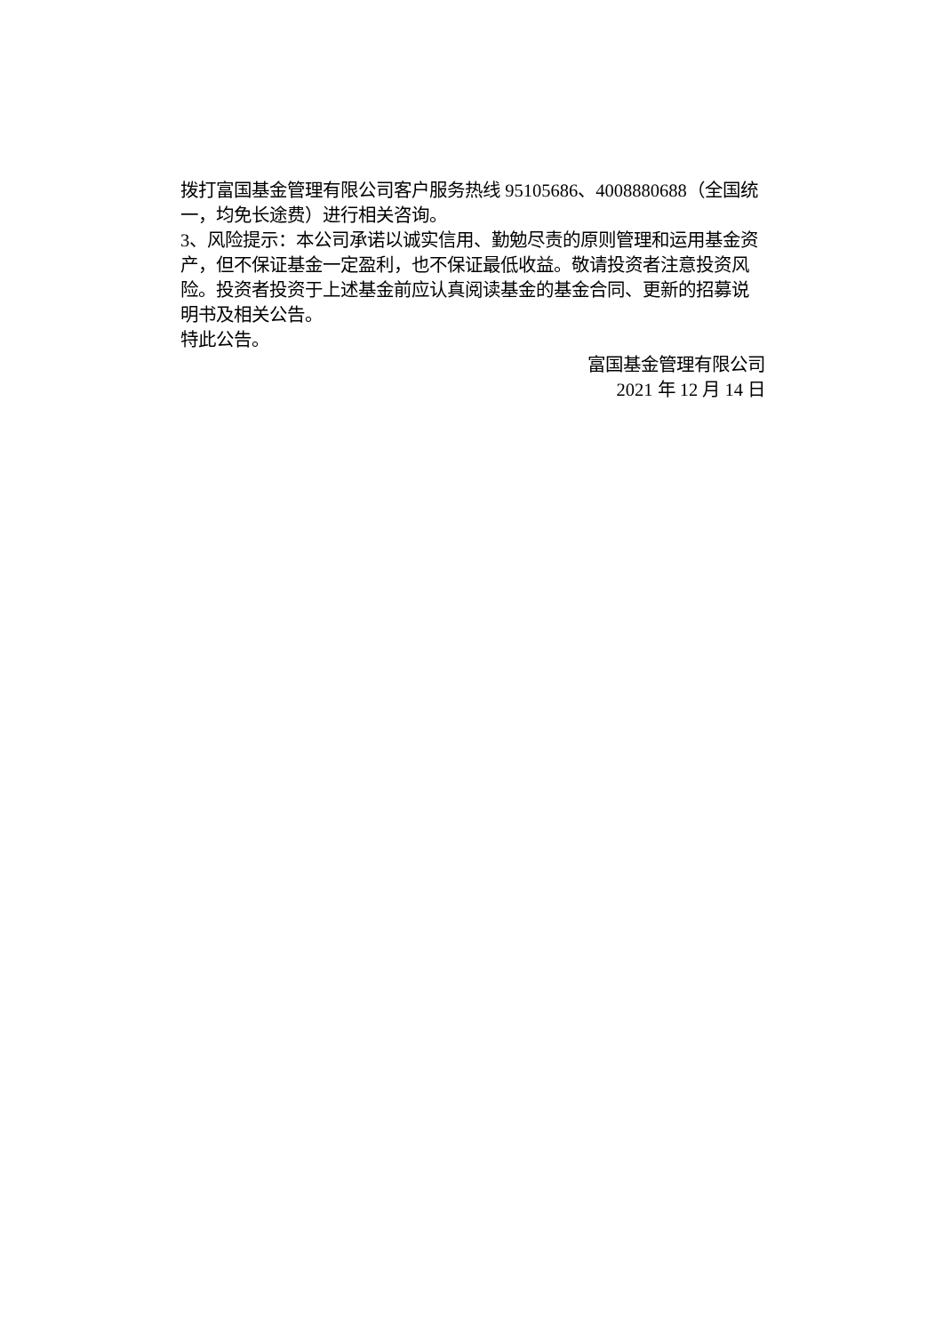拨打富国基金管理有限公司客户服务热线 95105686、4008880688（全国统一，均免长途费）进行相关咨询。
3、风险提示：本公司承诺以诚实信用、勤勉尽责的原则管理和运用基金资产，但不保证基金一定盈利，也不保证最低收益。敬请投资者注意投资风险。投资者投资于上述基金前应认真阅读基金的基金合同、更新的招募说明书及相关公告。
特此公告。
富国基金管理有限公司
2021 年 12 月 14 日